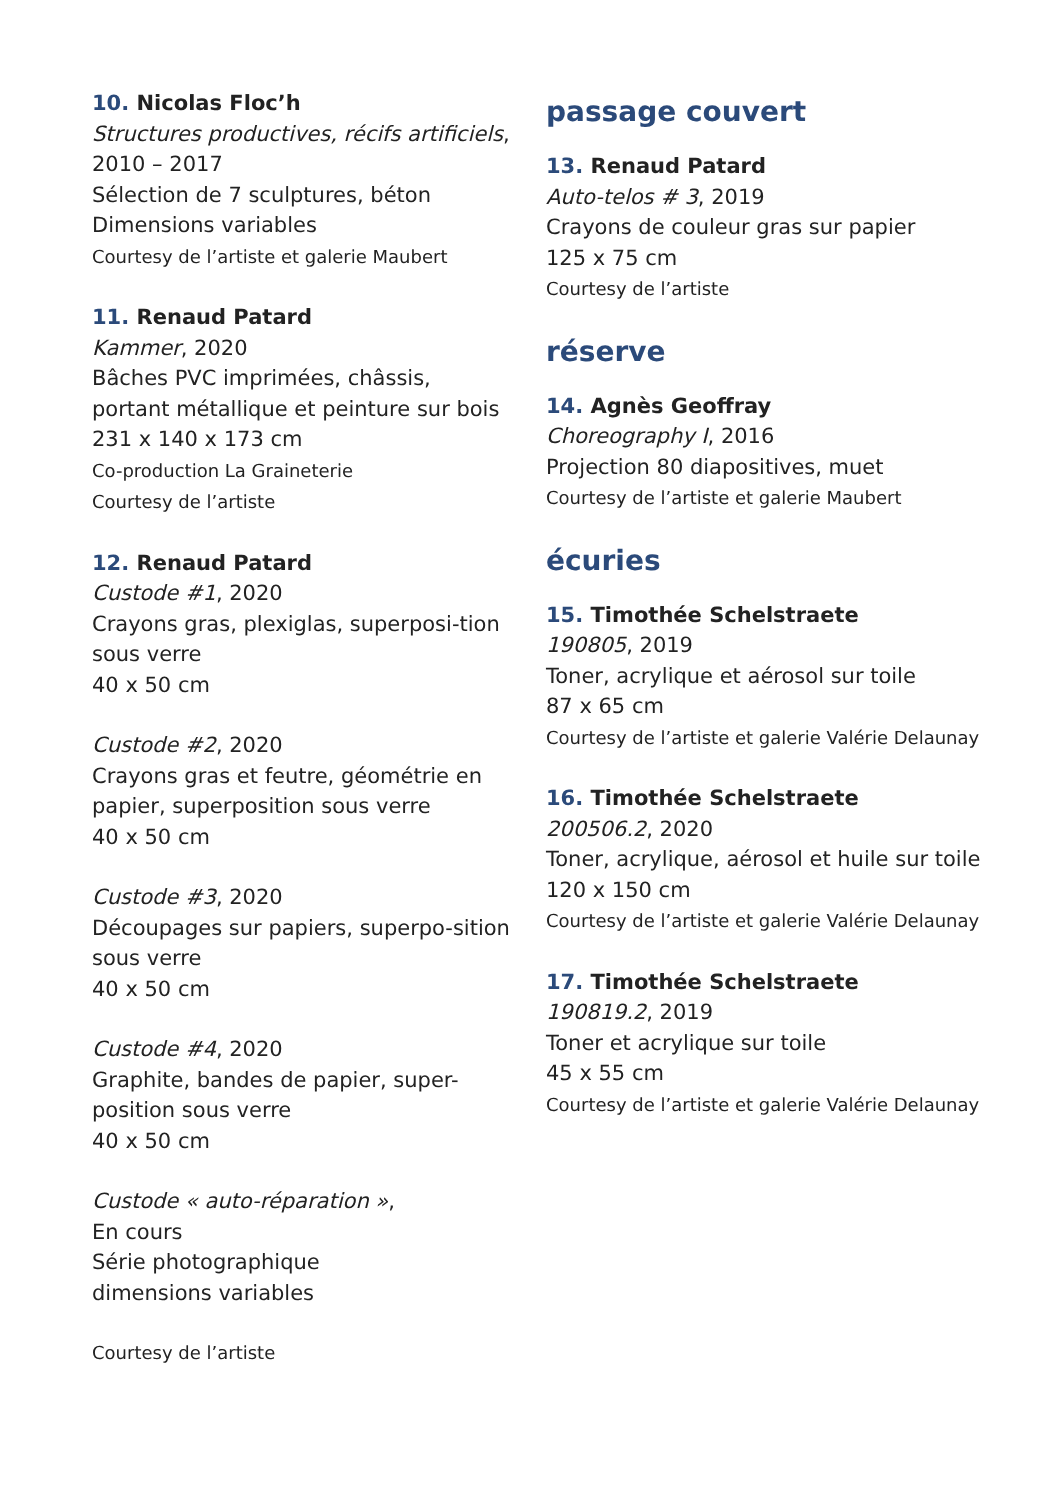10. Nicolas Floc’h
Structures productives, récifs artificiels, 2010 – 2017
Sélection de 7 sculptures, béton
Dimensions variables
Courtesy de l’artiste et galerie Maubert
11. Renaud Patard
Kammer, 2020
Bâches PVC imprimées, châssis, portant métallique et peinture sur bois
231 x 140 x 173 cm
Co-production La Graineterie
Courtesy de l’artiste
12. Renaud Patard
Custode #1, 2020
Crayons gras, plexiglas, superposi-tion sous verre
40 x 50 cm
Custode #2, 2020
Crayons gras et feutre, géométrie en papier, superposition sous verre
40 x 50 cm
Custode #3, 2020
Découpages sur papiers, superpo-sition sous verre
40 x 50 cm
Custode #4, 2020
Graphite, bandes de papier, super-position sous verre
40 x 50 cm
Custode « auto-réparation »,
En cours
Série photographique
dimensions variables
Courtesy de l’artiste
passage couvert
13. Renaud Patard
Auto-telos # 3, 2019
Crayons de couleur gras sur papier
125 x 75 cm
Courtesy de l’artiste
réserve
14. Agnès Geoffray
Choreography I, 2016
Projection 80 diapositives, muet
Courtesy de l’artiste et galerie Maubert
écuries
15. Timothée Schelstraete
190805, 2019
Toner, acrylique et aérosol sur toile
87 x 65 cm
Courtesy de l’artiste et galerie Valérie Delaunay
16. Timothée Schelstraete
200506.2, 2020
Toner, acrylique, aérosol et huile sur toile
120 x 150 cm
Courtesy de l’artiste et galerie Valérie Delaunay
17. Timothée Schelstraete
190819.2, 2019
Toner et acrylique sur toile
45 x 55 cm
Courtesy de l’artiste et galerie Valérie Delaunay